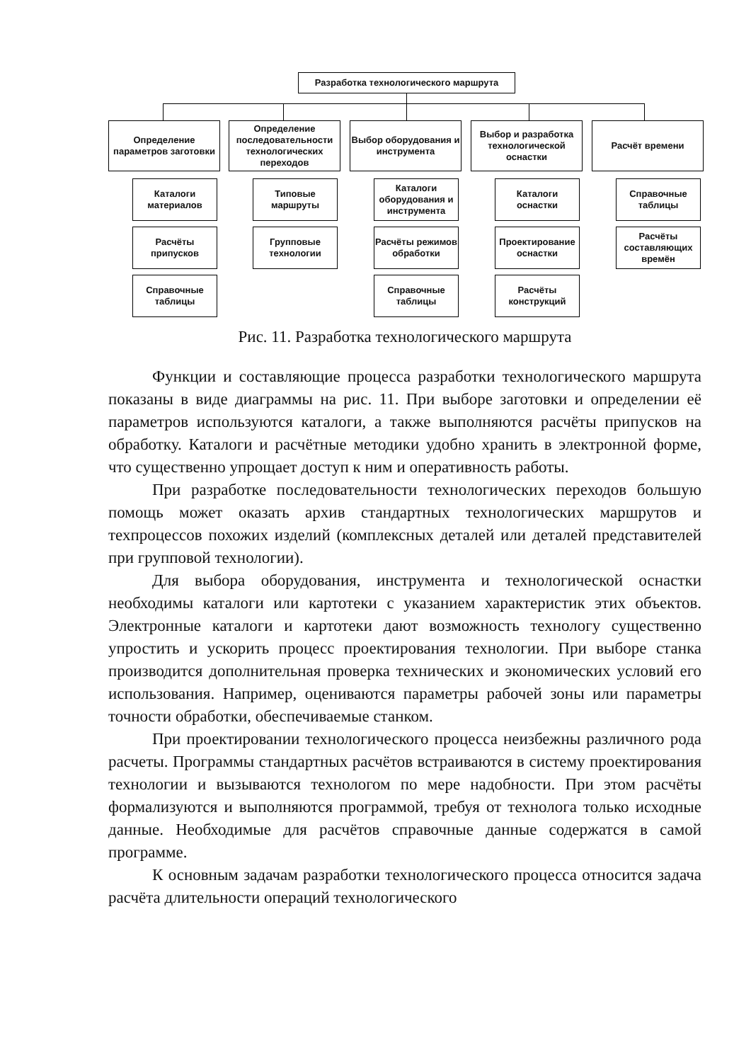Разработка технологического маршрута
Определение параметров заготовки
Определение последовательности технологических переходов
Выбор оборудования и инструмента
Выбор и разработка технологической оснастки
Расчёт времени
Каталоги материалов
Расчёты припусков
Справочные таблицы
Типовые маршруты
Групповые технологии
Каталоги оборудования и инструмента
Расчёты режимов обработки
Справочные таблицы
Каталоги оснастки
Проектирование оснастки
Расчёты конструкций
Справочные таблицы
Расчёты составляющих времён
Рис. 11. Разработка технологического маршрута
Функции и составляющие процесса разработки технологического маршрута показаны в виде диаграммы на рис. 11. При выборе заготовки и определении её параметров используются каталоги, а также выполняются расчёты припусков на обработку. Каталоги и расчётные методики удобно хранить в электронной форме, что существенно упрощает доступ к ним и оперативность работы.
При разработке последовательности технологических переходов большую помощь может оказать архив стандартных технологических маршрутов и техпроцессов похожих изделий (комплексных деталей или деталей представителей при групповой технологии).
Для выбора оборудования, инструмента и технологической оснастки необходимы каталоги или картотеки с указанием характеристик этих объектов. Электронные каталоги и картотеки дают возможность технологу существенно упростить и ускорить процесс проектирования технологии. При выборе станка производится дополнительная проверка технических и экономических условий его использования. Например, оцениваются параметры рабочей зоны или параметры точности обработки, обеспечиваемые станком.
При проектировании технологического процесса неизбежны различного рода расчеты. Программы стандартных расчётов встраиваются в систему проектирования технологии и вызываются технологом по мере надобности. При этом расчёты формализуются и выполняются программой, требуя от технолога только исходные данные. Необходимые для расчётов справочные данные содержатся в самой программе.
К основным задачам разработки технологического процесса относится задача расчёта длительности операций технологического